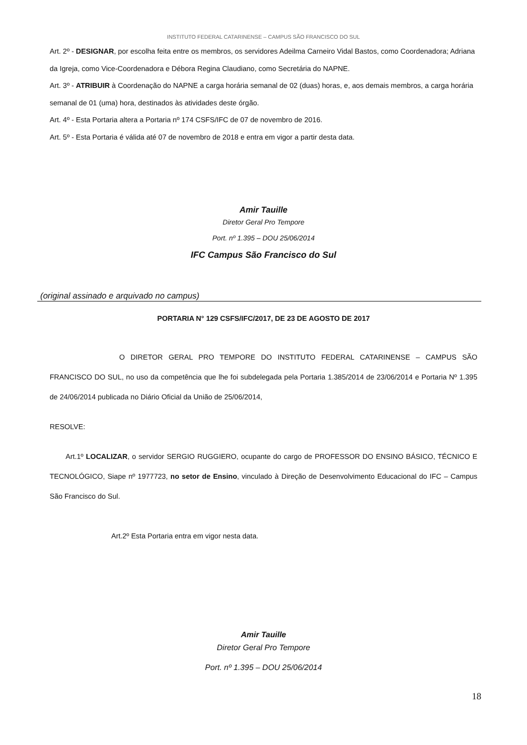INSTITUTO FEDERAL CATARINENSE – CAMPUS SÃO FRANCISCO DO SUL
Art. 2º - DESIGNAR, por escolha feita entre os membros, os servidores Adeilma Carneiro Vidal Bastos, como Coordenadora; Adriana da Igreja, como Vice-Coordenadora e Débora Regina Claudiano, como Secretária do NAPNE.
Art. 3º - ATRIBUIR à Coordenação do NAPNE a carga horária semanal de 02 (duas) horas, e, aos demais membros, a carga horária semanal de 01 (uma) hora, destinados às atividades deste órgão.
Art. 4º - Esta Portaria altera a Portaria nº 174 CSFS/IFC de 07 de novembro de 2016.
Art. 5º - Esta Portaria é válida até 07 de novembro de 2018 e entra em vigor a partir desta data.
Amir Tauille
Diretor Geral Pro Tempore
Port. nº 1.395 – DOU 25/06/2014
IFC Campus São Francisco do Sul
(original assinado e arquivado no campus)
PORTARIA N° 129 CSFS/IFC/2017, DE 23 DE AGOSTO DE 2017
O DIRETOR GERAL PRO TEMPORE DO INSTITUTO FEDERAL CATARINENSE – CAMPUS SÃO FRANCISCO DO SUL, no uso da competência que lhe foi subdelegada pela Portaria 1.385/2014 de 23/06/2014 e Portaria Nº 1.395 de 24/06/2014 publicada no Diário Oficial da União de 25/06/2014,
RESOLVE:
Art.1º LOCALIZAR, o servidor SERGIO RUGGIERO, ocupante do cargo de PROFESSOR DO ENSINO BÁSICO, TÉCNICO E TECNOLÓGICO, Siape nº 1977723, no setor de Ensino, vinculado à Direção de Desenvolvimento Educacional do IFC – Campus São Francisco do Sul.
Art.2º Esta Portaria entra em vigor nesta data.
Amir Tauille
Diretor Geral Pro Tempore
Port. nº 1.395 – DOU 25/06/2014
18